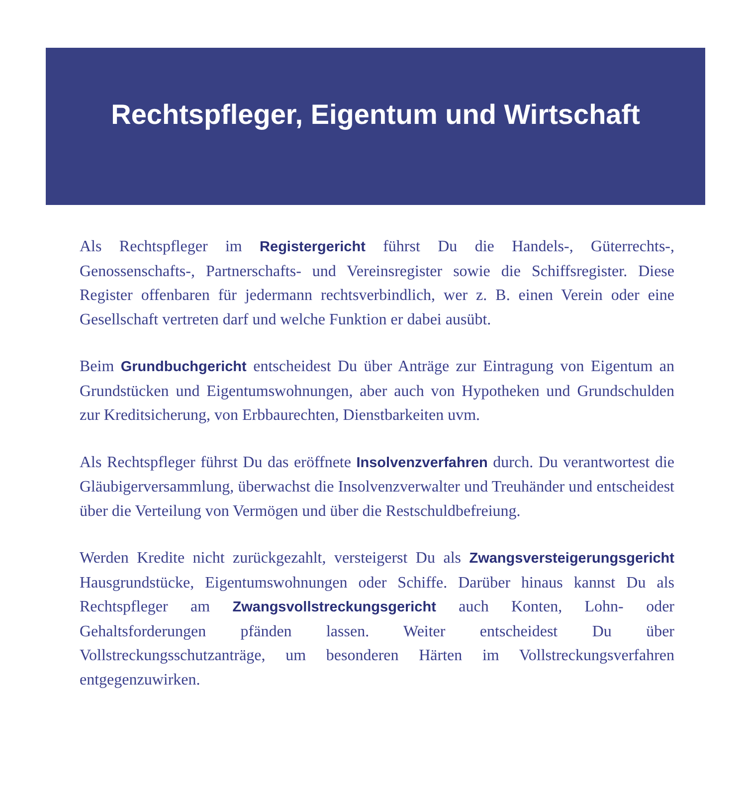Rechtspfleger, Eigentum und Wirtschaft
Als Rechtspfleger im Registergericht führst Du die Handels-, Güterrechts-, Genossenschafts-, Partnerschafts- und Vereinsregister sowie die Schiffsregister. Diese Register offenbaren für jedermann rechtsverbindlich, wer z. B. einen Verein oder eine Gesellschaft vertreten darf und welche Funktion er dabei ausübt.
Beim Grundbuchgericht entscheidest Du über Anträge zur Eintragung von Eigentum an Grundstücken und Eigentumswohnungen, aber auch von Hypotheken und Grundschulden zur Kreditsicherung, von Erbbaurechten, Dienstbarkeiten uvm.
Als Rechtspfleger führst Du das eröffnete Insolvenzverfahren durch. Du verantwortest die Gläubigerversammlung, überwachst die Insolvenzverwalter und Treuhänder und entscheidest über die Verteilung von Vermögen und über die Restschuldbefreiung.
Werden Kredite nicht zurückgezahlt, versteigerst Du als Zwangsversteigerungsgericht Hausgrundstücke, Eigentumswohnungen oder Schiffe. Darüber hinaus kannst Du als Rechtspfleger am Zwangsvollstreckungsgericht auch Konten, Lohn- oder Gehaltsforderungen pfänden lassen. Weiter entscheidest Du über Vollstreckungsschutzanträge, um besonderen Härten im Vollstreckungsverfahren entgegenzuwirken.